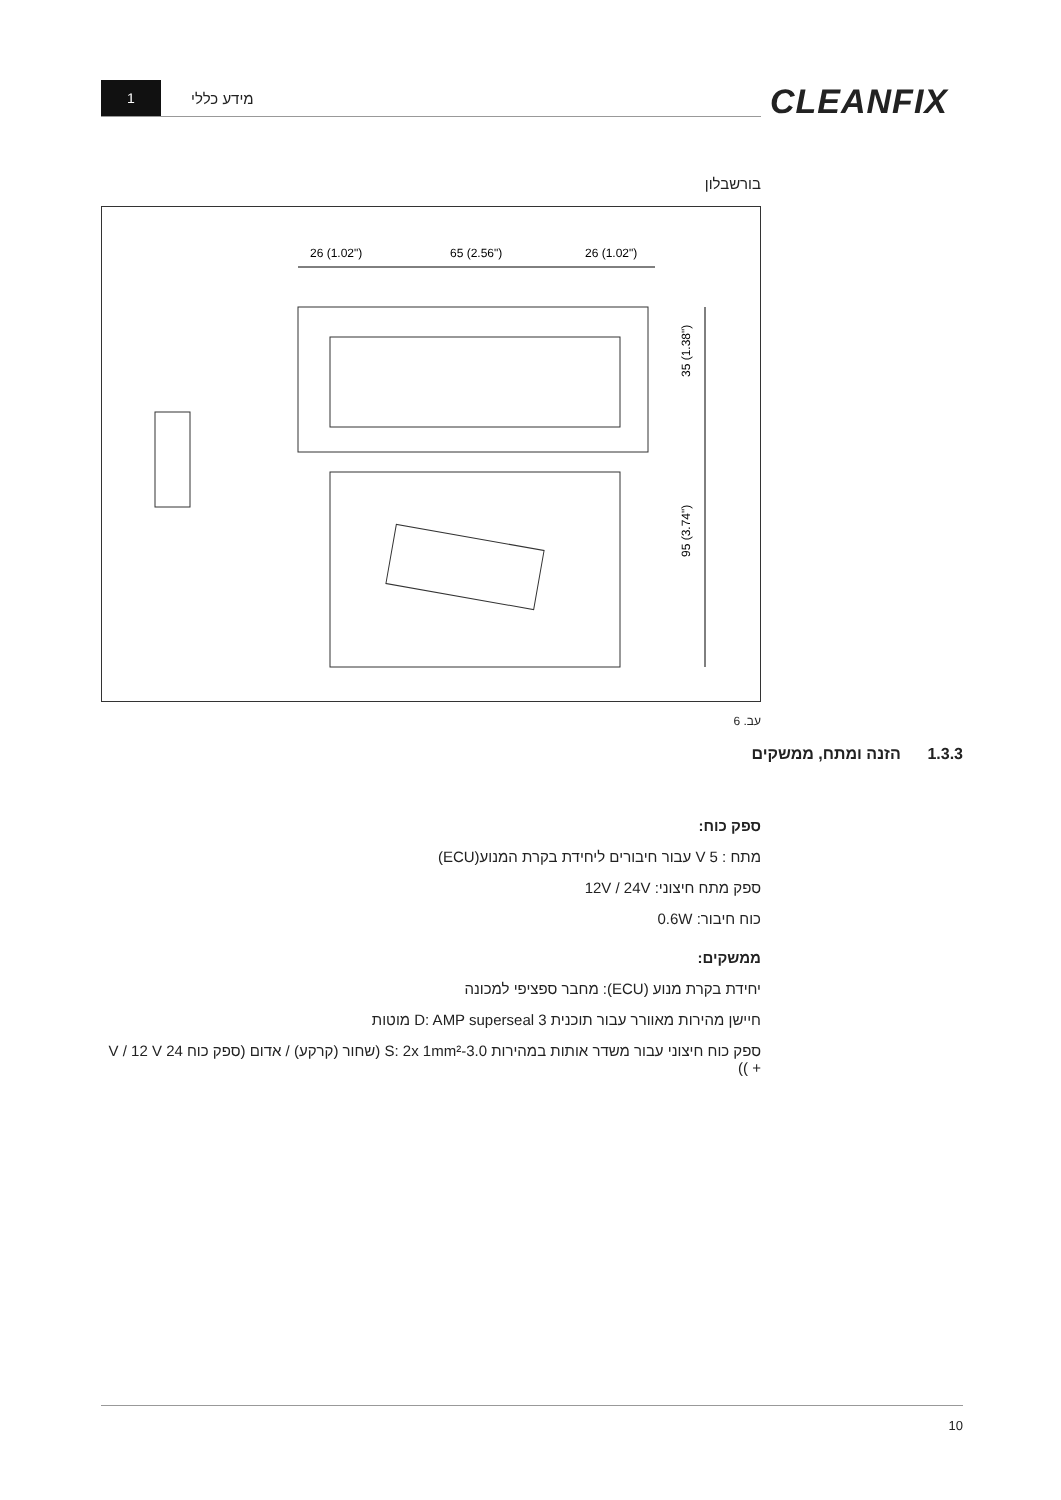1
מידע כללי
CLEANFIX
בורשבלון
26 (1.02")
65 (2.56")
26 (1.02")
35 (1.38")
95 (3.74")
עב. 6
1.3.3 הזנה ומתח, ממשקים
ספק כוח:
מתח : V 5 עבור חיבורים ליחידת בקרת המנוע(ECU)
ספק מתח חיצוני: 12V / 24V
כוח חיבור: 0.6W
ממשקים:
יחידת בקרת מנוע (ECU): מחבר ספציפי למכונה
חיישן מהירות מאוורר עבור תוכנית D: AMP superseal 3 מוטות
ספק כוח חיצוני עבור משדר אותות במהירות S: 2x 1mm²-3.0 (שחור (קרקע) / אדום (ספק כוח 24 V / 12 V + ))
10